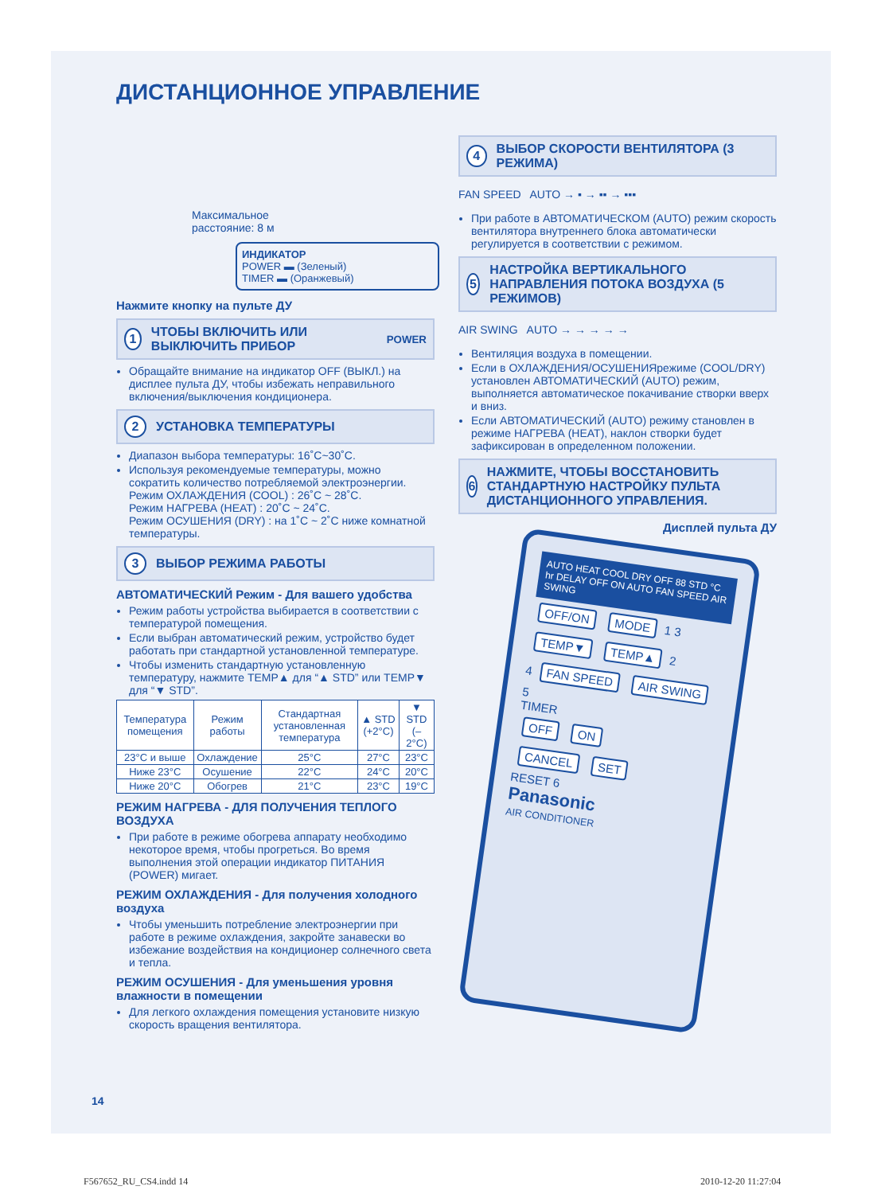ДИСТАНЦИОННОЕ УПРАВЛЕНИЕ
Максимальное
расстояние: 8 м
ИНДИКАТОР
POWER ▬ (Зеленый)
TIMER ▬ (Оранжевый)
Нажмите кнопку на пульте ДУ
1 ЧТОБЫ ВКЛЮЧИТЬ ИЛИ ВЫКЛЮЧИТЬ ПРИБОР POWER
Обращайте внимание на индикатор OFF (ВЫКЛ.) на дисплее пульта ДУ, чтобы избежать неправильного включения/выключения кондиционера.
2 УСТАНОВКА ТЕМПЕРАТУРЫ
Диапазон выбора температуры: 16˚C~30˚C.
Используя рекомендуемые температуры, можно сократить количество потребляемой электроэнергии.
Режим ОХЛАЖДЕНИЯ (COOL) : 26˚C ~ 28˚C.
Режим НАГРЕВА (HEAT) : 20˚C ~ 24˚C.
Режим ОСУШЕНИЯ (DRY) : на 1˚C ~ 2˚C ниже комнатной температуры.
3 ВЫБОР РЕЖИМА РАБОТЫ
АВТОМАТИЧЕСКИЙ Режим - Для вашего удобства
Режим работы устройства выбирается в соответствии с температурой помещения.
Если выбран автоматический режим, устройство будет работать при стандартной установленной температуре.
Чтобы изменить стандартную установленную температуру, нажмите TEMP▲ для “▲ STD” или TEMP▼ для “▼ STD”.
| Температура помещения | Режим работы | Стандартная установленная температура | ▲ STD (+2°C) | ▼ STD (–2°C) |
| --- | --- | --- | --- | --- |
| 23°C и выше | Охлаждение | 25°C | 27°C | 23°C |
| Ниже 23°C | Осушение | 22°C | 24°C | 20°C |
| Ниже 20°C | Обогрев | 21°C | 23°C | 19°C |
РЕЖИМ НАГРЕВА - ДЛЯ ПОЛУЧЕНИЯ ТЕПЛОГО ВОЗДУХА
При работе в режиме обогрева аппарату необходимо некоторое время, чтобы прогреться. Во время выполнения этой операции индикатор ПИТАНИЯ (POWER) мигает.
РЕЖИМ ОХЛАЖДЕНИЯ - Для получения холодного воздуха
Чтобы уменьшить потребление электроэнергии при работе в режиме охлаждения, закройте занавески во избежание воздействия на кондиционер солнечного света и тепла.
РЕЖИМ ОСУШЕНИЯ - Для уменьшения уровня влажности в помещении
Для легкого охлаждения помещения установите низкую скорость вращения вентилятора.
4 ВЫБОР СКОРОСТИ ВЕНТИЛЯТОРА (3 РЕЖИМА)
FAN SPEED AUTO → ▪ → ▪▪ → ▪▪▪
При работе в АВТОМАТИЧЕСКОМ (AUTO) режим скорость вентилятора внутреннего блока автоматически регулируется в соответствии с режимом.
5 НАСТРОЙКА ВЕРТИКАЛЬНОГО НАПРАВЛЕНИЯ ПОТОКА ВОЗДУХА (5 РЕЖИМОВ)
AIR SWING AUTO → → → → →
Вентиляция воздуха в помещении.
Если в ОХЛАЖДЕНИЯ/ОСУШЕНИЯрежиме (COOL/DRY) установлен АВТОМАТИЧЕСКИЙ (AUTO) режим, выполняется автоматическое покачивание створки вверх и вниз.
Если АВТОМАТИЧЕСКИЙ (AUTO) режиму становлен в режиме НАГРЕВА (HEAT), наклон створки будет зафиксирован в определенном положении.
6 НАЖМИТЕ, ЧТОБЫ ВОССТАНОВИТЬ СТАНДАРТНУЮ НАСТРОЙКУ ПУЛЬТА ДИСТАНЦИОННОГО УПРАВЛЕНИЯ.
Дисплей пульта ДУ
AUTO HEAT COOL DRY OFF 88 STD °C hr DELAY OFF ON AUTO FAN SPEED AIR SWING
OFF/ON MODE 1 3
TEMP▼ TEMP▲ 2
4 FAN SPEED AIR SWING 5
TIMER
OFF ON
CANCEL SET
RESET 6
Panasonic
AIR CONDITIONER
14
F567652_RU_CS4.indd 14 2010-12-20 11:27:04